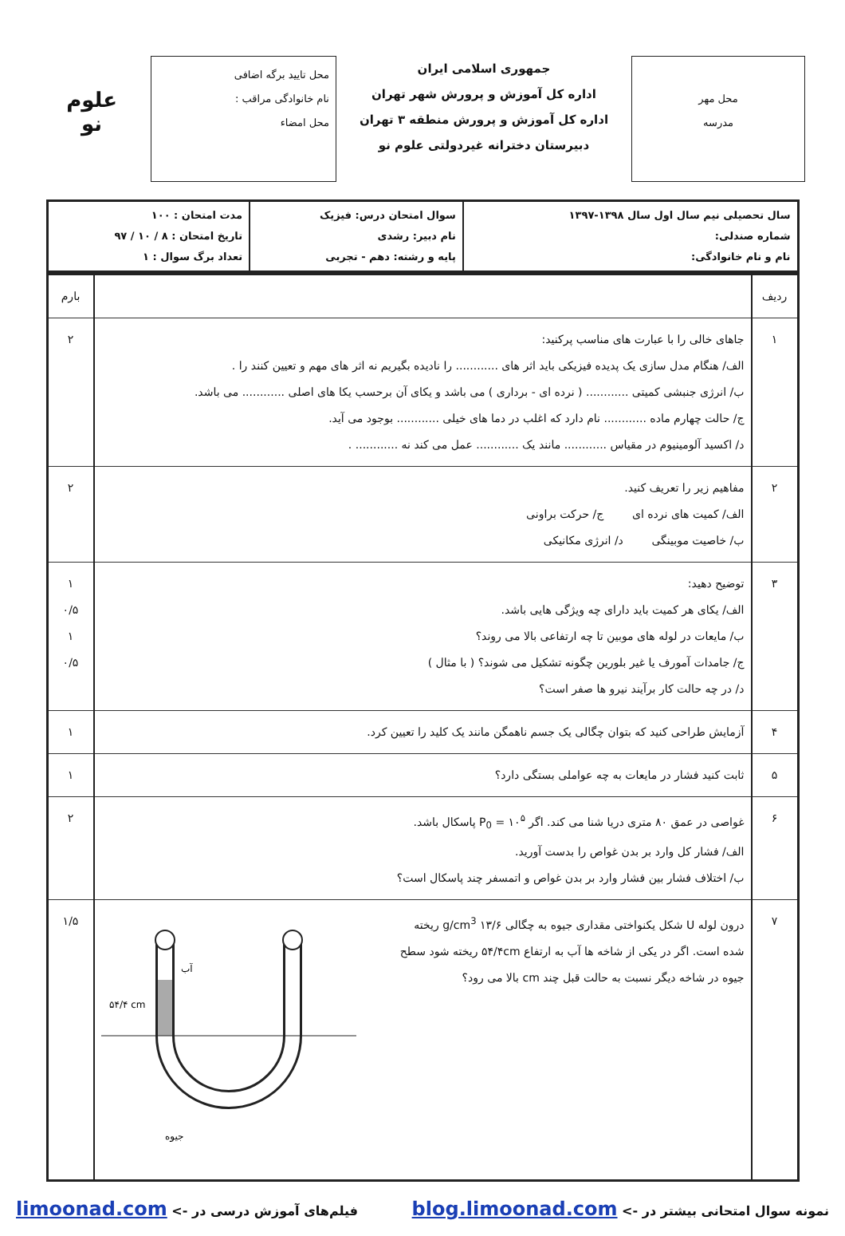محل مهر
مدرسه
جمهوری اسلامی ایران
اداره کل آموزش و پرورش شهر تهران
اداره کل آموزش و پرورش منطقه ۳ تهران
دبیرستان دخترانه غیردولتی علوم نو
محل تایید برگه اضافی
نام خانوادگی مراقب :
محل امضاء
علوم نو
| سال تحصیلی نیم سال اول سال ۱۳۹۸-۱۳۹۷ شماره صندلی: نام و نام خانوادگی: | سوال امتحان درس: فیزیک نام دبیر: رشدی پایه و رشته: دهم - تجربی | مدت امتحان : ۱۰۰ تاریخ امتحان : ۸ / ۱۰ / ۹۷ تعداد برگ سوال : ۱ |
| ردیف | | بارم |
| ۱ | جاهای خالی را با عبارت های مناسب پرکنید: الف/ هنگام مدل سازی یک پدیده فیزیکی باید اثر های ............ را نادیده بگیریم نه اثر های مهم و تعیین کنند را . ب/ انرژی جنبشی کمیتی ............ ( نرده ای - برداری ) می باشد و یکای آن برحسب یکا های اصلی ............ می باشد. ج/ حالت چهارم ماده ............ نام دارد که اغلب در دما های خیلی ............ بوجود می آید. د/ اکسید آلومینیوم در مقیاس ............ مانند یک ............ عمل می کند نه ............ . | ۲ |
| ۲ | مفاهیم زیر را تعریف کنید. الف/ کمیت های نرده ای ج/ حرکت براونی ب/ خاصیت موبینگی د/ انرژی مکانیکی | ۲ |
| ۳ | توضیح دهید: الف/ یکای هر کمیت باید دارای چه ویژگی هایی باشد. ب/ مایعات در لوله های موبین تا چه ارتفاعی بالا می روند؟ ج/ جامدات آمورف یا غیر بلورین چگونه تشکیل می شوند؟ ( با مثال ) د/ در چه حالت کار برآیند نیرو ها صفر است؟ | ۱ ۰/۵ ۱ ۰/۵ |
| ۴ | آزمایش طراحی کنید که بتوان چگالی یک جسم ناهمگن مانند یک کلید را تعیین کرد. | ۱ |
| ۵ | ثابت کنید فشار در مایعات به چه عواملی بستگی دارد؟ | ۱ |
| ۶ | غواصی در عمق ۸۰ متری دریا شنا می کند. اگر P<sub>0</sub> = ۱۰<sup>۵</sup> پاسکال باشد. الف/ فشار کل وارد بر بدن غواص را بدست آورید. ب/ اختلاف فشار بین فشار وارد بر بدن غواص و اتمسفر چند پاسکال است؟ | ۲ |
| ۷ | درون لوله U شکل یکنواختی مقداری جیوه به چگالی ۱۳/۶ g/cm<sup>3</sup> ریخته شده است. اگر در یکی از شاخه ها آب به ارتفاع ۵۴/۴cm ریخته شود سطح جیوه در شاخه دیگر نسبت به حالت قبل چند cm بالا می رود؟ آب ۵۴/۴ cm جیوه | ۱/۵ |
نمونه سوال امتحانی بیشتر در -> blog.limoonad.com فیلم‌های آموزش درسی در -> limoonad.com